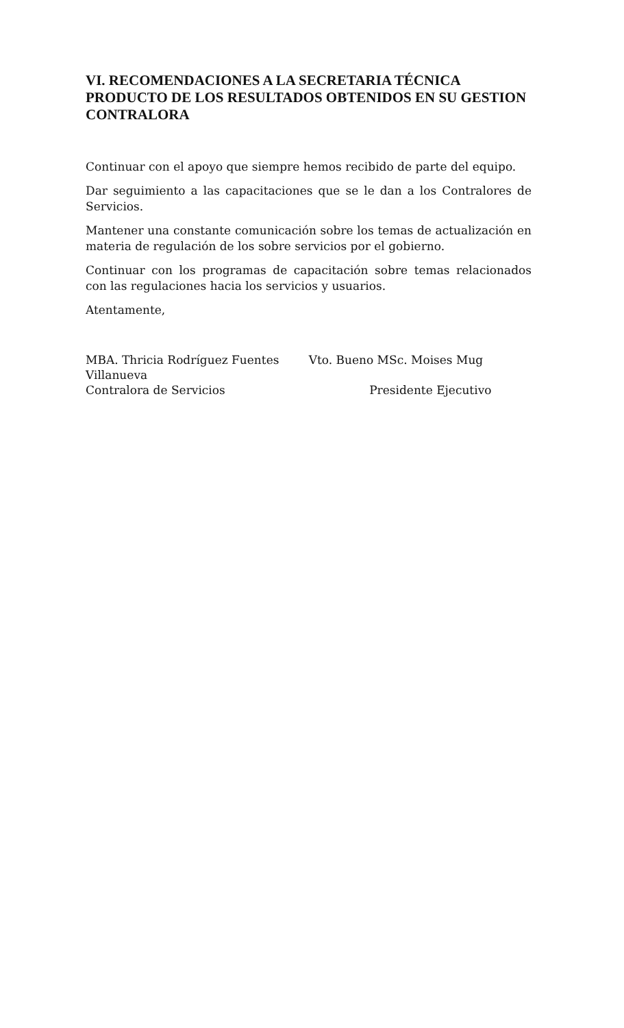VI. RECOMENDACIONES A LA SECRETARIA TÉCNICA PRODUCTO DE LOS RESULTADOS OBTENIDOS EN SU GESTION CONTRALORA
Continuar con el apoyo que siempre hemos recibido de parte del equipo.
Dar seguimiento a las capacitaciones que se le dan a los Contralores de Servicios.
Mantener una constante comunicación sobre los temas de actualización en materia de regulación de los sobre servicios por el gobierno.
Continuar con los programas de capacitación sobre temas relacionados con las regulaciones hacia los servicios y usuarios.
Atentamente,
MBA. Thricia Rodríguez Fuentes Vto. Bueno MSc. Moises Mug
Villanueva
Contralora de Servicios Presidente Ejecutivo